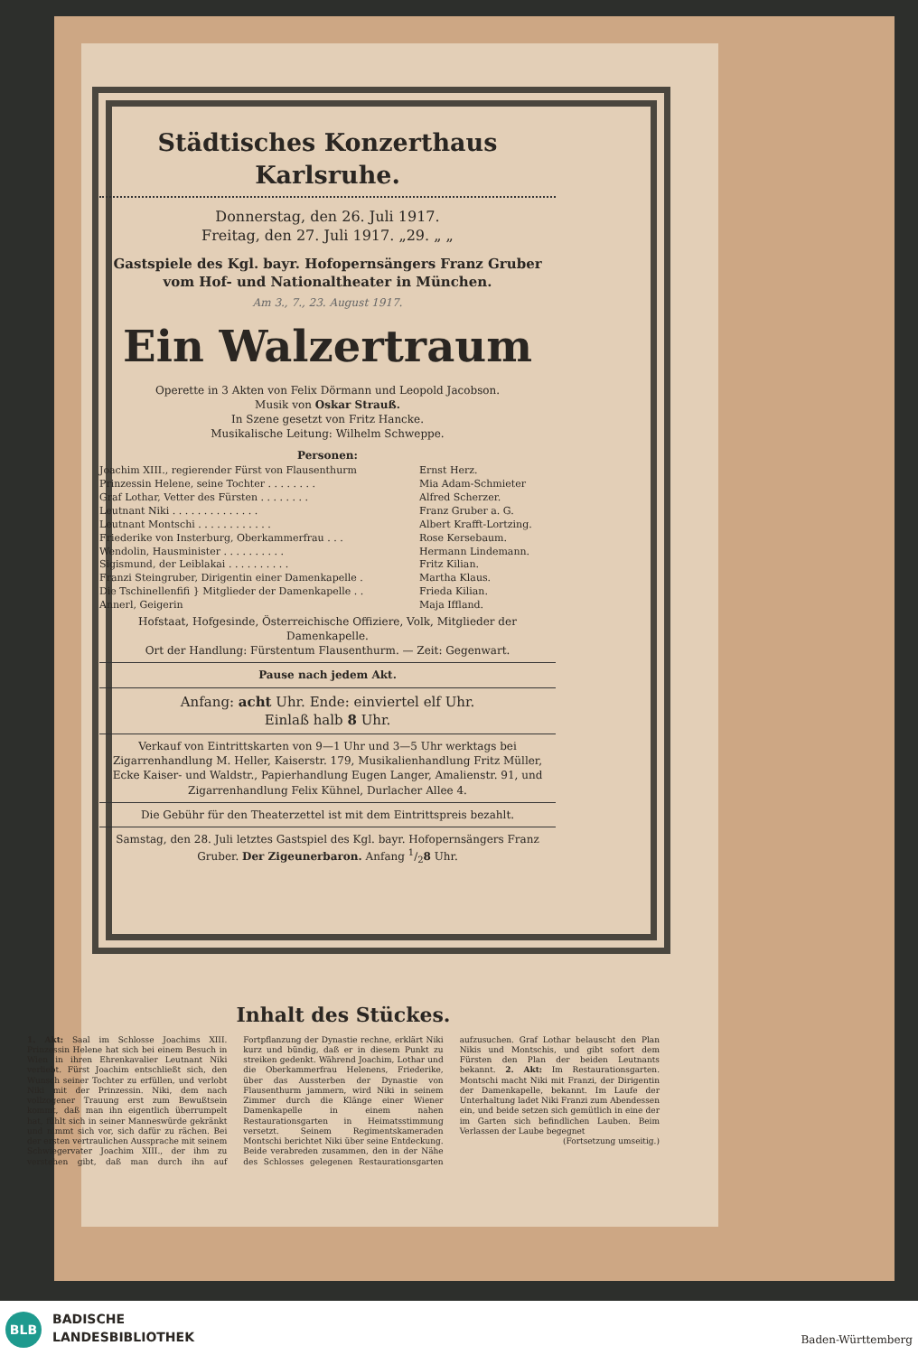Städtisches Konzerthaus Karlsruhe.
Donnerstag, den 26. Juli 1917.
Freitag, den 27. Juli 1917. „29. „ „
Gastspiele des Kgl. bayr. Hofopernsängers Franz Gruber vom Hof- und Nationaltheater in München.
Am 3., 7., 23. August 1917.
Ein Walzertraum
Operette in 3 Akten von Felix Dörmann und Leopold Jacobson.
Musik von Oskar Strauß.
In Szene gesetzt von Fritz Hancke.
Musikalische Leitung: Wilhelm Schweppe.
Personen:
| Joachim XIII., regierender Fürst von Flausenthurm | Ernst Herz. |
| Prinzessin Helene, seine Tochter . . . . . . . . | Mia Adam-Schmieter |
| Graf Lothar, Vetter des Fürsten . . . . . . . . | Alfred Scherzer. |
| Leutnant Niki . . . . . . . . . . . . . . | Franz Gruber a. G. |
| Leutnant Montschi . . . . . . . . . . . . | Albert Krafft-Lortzing. |
| Friederike von Insterburg, Oberkammerfrau . . . | Rose Kersebaum. |
| Wendolin, Hausminister . . . . . . . . . . | Hermann Lindemann. |
| Sigismund, der Leiblakai . . . . . . . . . . | Fritz Kilian. |
| Franzi Steingruber, Dirigentin einer Damenkapelle . | Martha Klaus. |
| Die Tschinellenfifi } Mitglieder der Damenkapelle . . | Frieda Kilian. |
| Annerl, Geigerin | Maja Iffland. |
Hofstaat, Hofgesinde, Österreichische Offiziere, Volk, Mitglieder der Damenkapelle.
Ort der Handlung: Fürstentum Flausenthurm. — Zeit: Gegenwart.
Pause nach jedem Akt.
Anfang: acht Uhr. Ende: einviertel elf Uhr.
Einlaß halb 8 Uhr.
Verkauf von Eintrittskarten von 9—1 Uhr und 3—5 Uhr werktags bei Zigarrenhandlung M. Heller, Kaiserstr. 179, Musikalienhandlung Fritz Müller, Ecke Kaiser- und Waldstr., Papierhandlung Eugen Langer, Amalienstr. 91, und Zigarrenhandlung Felix Kühnel, Durlacher Allee 4.
Die Gebühr für den Theaterzettel ist mit dem Eintrittspreis bezahlt.
Samstag, den 28. Juli letztes Gastspiel des Kgl. bayr. Hofopernsängers Franz Gruber. Der Zigeunerbaron. Anfang 1/28 Uhr.
Inhalt des Stückes.
1. Akt: Saal im Schlosse Joachims XIII. Prinzessin Helene hat sich bei einem Besuch in Wien in ihren Ehrenkavalier Leutnant Niki verliebt. Fürst Joachim entschließt sich, den Wunsch seiner Tochter zu erfüllen, und verlobt Niki mit der Prinzessin. Niki, dem nach vollzogener Trauung erst zum Bewußtsein kommt, daß man ihn eigentlich überrumpelt hat, fühlt sich in seiner Manneswürde gekränkt und nimmt sich vor, sich dafür zu rächen. Bei der ersten vertraulichen Aussprache mit seinem Schwiegervater Joachim XIII., der ihm zu verstehen gibt, daß man durch ihn auf Fortpflanzung der Dynastie rechne, erklärt Niki kurz und bündig, daß er in diesem Punkt zu streiken gedenkt. Während Joachim, Lothar und die Oberkammerfrau Helenens, Friederike, über das Aussterben der Dynastie von Flausenthurm jammern, wird Niki in seinem Zimmer durch die Klänge einer Wiener Damenkapelle in einem nahen Restaurationsgarten in Heimatsstimmung versetzt. Seinem Regimentskameraden Montschi berichtet Niki über seine Entdeckung. Beide verabreden zusammen, den in der Nähe des Schlosses gelegenen Restaurationsgarten aufzusuchen. Graf Lothar belauscht den Plan Nikis und Montschis, und gibt sofort dem Fürsten den Plan der beiden Leutnants bekannt. 2. Akt: Im Restaurationsgarten. Montschi macht Niki mit Franzi, der Dirigentin der Damenkapelle, bekannt. Im Laufe der Unterhaltung ladet Niki Franzi zum Abendessen ein, und beide setzen sich gemütlich in eine der im Garten sich befindlichen Lauben. Beim Verlassen der Laube begegnet
(Fortsetzung umseitig.)
BLB
BADISCHE
LANDESBIBLIOTHEK
Baden-Württemberg